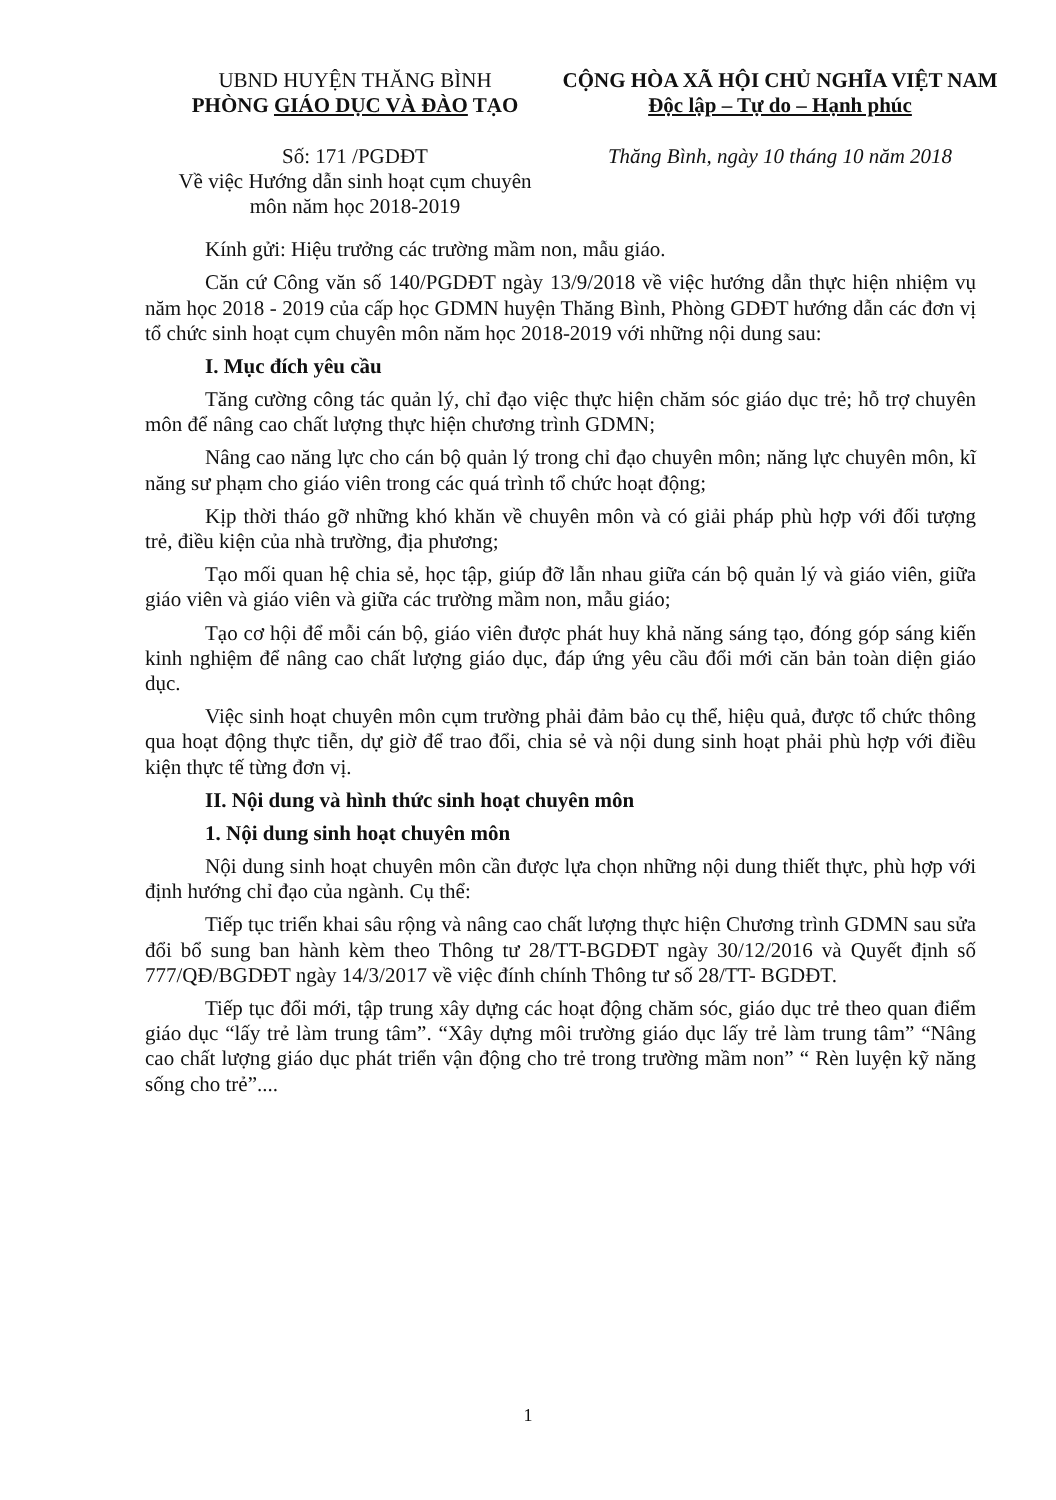UBND HUYỆN THĂNG BÌNH
PHÒNG GIÁO DỤC VÀ ĐÀO TẠO
Số: 171 /PGDĐT
Về việc Hướng dẫn sinh hoạt cụm chuyên môn năm học 2018-2019
CỘNG HÒA XÃ HỘI CHỦ NGHĨA VIỆT NAM
Độc lập – Tự do – Hạnh phúc
Thăng Bình, ngày 10 tháng 10 năm 2018
Kính gửi: Hiệu trưởng các trường mầm non, mẫu giáo.
Căn cứ Công văn số 140/PGDĐT ngày 13/9/2018 về việc hướng dẫn thực hiện nhiệm vụ năm học 2018 - 2019 của cấp học GDMN huyện Thăng Bình, Phòng GDĐT hướng dẫn các đơn vị tổ chức sinh hoạt cụm chuyên môn năm học 2018-2019 với những nội dung sau:
I. Mục đích yêu cầu
Tăng cường công tác quản lý, chỉ đạo việc thực hiện chăm sóc giáo dục trẻ; hỗ trợ chuyên môn để nâng cao chất lượng thực hiện chương trình GDMN;
Nâng cao năng lực cho cán bộ quản lý trong chỉ đạo chuyên môn; năng lực chuyên môn, kĩ năng sư phạm cho giáo viên trong các quá trình tổ chức hoạt động;
Kịp thời tháo gỡ những khó khăn về chuyên môn và có giải pháp phù hợp với đối tượng trẻ, điều kiện của nhà trường, địa phương;
Tạo mối quan hệ chia sẻ, học tập, giúp đỡ lẫn nhau giữa cán bộ quản lý và giáo viên, giữa giáo viên và giáo viên và giữa các trường mầm non, mẫu giáo;
Tạo cơ hội để mỗi cán bộ, giáo viên được phát huy khả năng sáng tạo, đóng góp sáng kiến kinh nghiệm để nâng cao chất lượng giáo dục, đáp ứng yêu cầu đổi mới căn bản toàn diện giáo dục.
Việc sinh hoạt chuyên môn cụm trường phải đảm bảo cụ thể, hiệu quả, được tổ chức thông qua hoạt động thực tiễn, dự giờ để trao đổi, chia sẻ và nội dung sinh hoạt phải phù hợp với điều kiện thực tế từng đơn vị.
II. Nội dung và hình thức sinh hoạt chuyên môn
1. Nội dung sinh hoạt chuyên môn
Nội dung sinh hoạt chuyên môn cần được lựa chọn những nội dung thiết thực, phù hợp với định hướng chỉ đạo của ngành. Cụ thể:
Tiếp tục triển khai sâu rộng và nâng cao chất lượng thực hiện Chương trình GDMN sau sửa đổi bổ sung ban hành kèm theo Thông tư 28/TT-BGDĐT ngày 30/12/2016 và Quyết định số 777/QĐ/BGDĐT ngày 14/3/2017 về việc đính chính Thông tư số 28/TT- BGDĐT.
Tiếp tục đổi mới, tập trung xây dựng các hoạt động chăm sóc, giáo dục trẻ theo quan điểm giáo dục “lấy trẻ làm trung tâm”. “Xây dựng môi trường giáo dục lấy trẻ làm trung tâm” “Nâng cao chất lượng giáo dục phát triển vận động cho trẻ trong trường mầm non” “ Rèn luyện kỹ năng sống cho trẻ”....
1